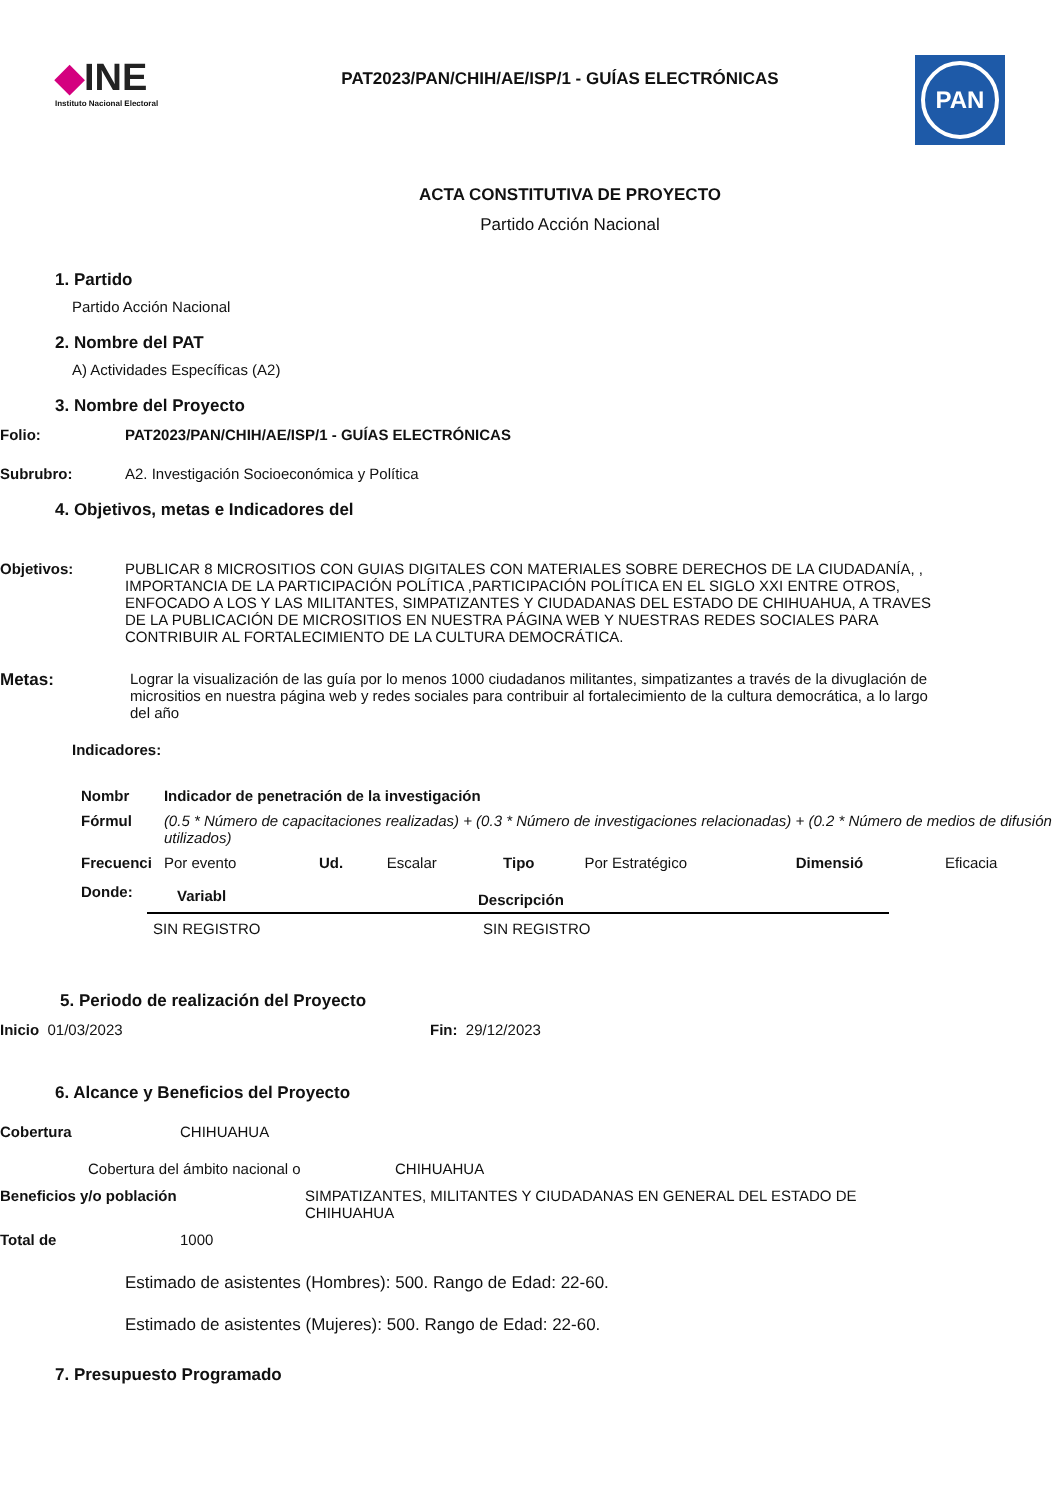◆INE
Instituto Nacional Electoral
PAT2023/PAN/CHIH/AE/ISP/1 - GUÍAS ELECTRÓNICAS
PAN
ACTA CONSTITUTIVA DE PROYECTO
Partido Acción Nacional
1. Partido
Partido Acción Nacional
2. Nombre del PAT
A) Actividades Específicas (A2)
3. Nombre del Proyecto
Folio: PAT2023/PAN/CHIH/AE/ISP/1 - GUÍAS ELECTRÓNICAS
Subrubro: A2. Investigación Socioeconómica y Política
4. Objetivos, metas e Indicadores del
Objetivos: PUBLICAR 8 MICROSITIOS CON GUIAS DIGITALES CON MATERIALES SOBRE DERECHOS DE LA CIUDADANÍA, , IMPORTANCIA DE LA PARTICIPACIÓN POLÍTICA ,PARTICIPACIÓN POLÍTICA EN EL SIGLO XXI ENTRE OTROS, ENFOCADO A LOS Y LAS MILITANTES, SIMPATIZANTES Y CIUDADANAS DEL ESTADO DE CHIHUAHUA, A TRAVES DE LA PUBLICACIÓN DE MICROSITIOS EN NUESTRA PÁGINA WEB Y NUESTRAS REDES SOCIALES PARA CONTRIBUIR AL FORTALECIMIENTO DE LA CULTURA DEMOCRÁTICA.
Metas: Lograr la visualización de las guía por lo menos 1000 ciudadanos militantes, simpatizantes a través de la divuglación de micrositios en nuestra página web y redes sociales para contribuir al fortalecimiento de la cultura democrática, a lo largo del año
Indicadores:
| Nombr | Indicador de penetración de la investigación | | | | | | |
| Fórmul | (0.5 * Número de capacitaciones realizadas) + (0.3 * Número de investigaciones relacionadas) + (0.2 * Número de medios de difusión utilizados) | | | | | | |
| Frecuenci | Por evento | Ud. | Escalar | Tipo | Por Estratégico | Dimensió | Eficacia |
| Donde: | Variabl | Descripción |
| | SIN REGISTRO | SIN REGISTRO |
5. Periodo de realización del Proyecto
Inicio 01/03/2023 Fin: 29/12/2023
6. Alcance y Beneficios del Proyecto
Cobertura CHIHUAHUA
Cobertura del ámbito nacional o CHIHUAHUA
Beneficios y/o población SIMPATIZANTES, MILITANTES Y CIUDADANAS EN GENERAL DEL ESTADO DE CHIHUAHUA
Total de 1000
Estimado de asistentes (Hombres): 500. Rango de Edad: 22-60.
Estimado de asistentes (Mujeres): 500. Rango de Edad: 22-60.
7. Presupuesto Programado